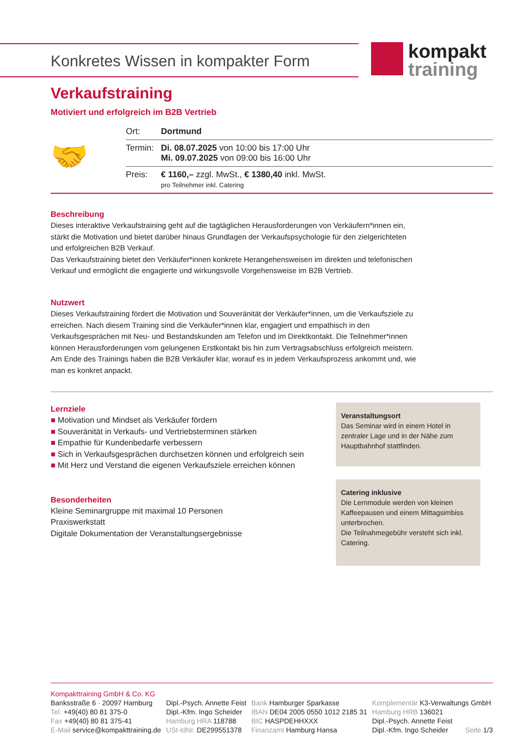Konkretes Wissen in kompakter Form
kompakt
training
Verkaufstraining
Motiviert und erfolgreich im B2B Vertrieb
🤝
| Ort: | Dortmund |
| Termin: | Di. 08.07.2025 von 10:00 bis 17:00 Uhr Mi. 09.07.2025 von 09:00 bis 16:00 Uhr |
| Preis: | € 1160,– zzgl. MwSt., € 1380,40 inkl. MwSt. pro Teilnehmer inkl. Catering |
Beschreibung
Dieses interaktive Verkaufstraining geht auf die tagtäglichen Herausforderungen von Verkäufern*innen ein, stärkt die Motivation und bietet darüber hinaus Grundlagen der Verkaufspsychologie für den zielgerichteten und erfolgreichen B2B Verkauf.
Das Verkaufstraining bietet den Verkäufer*innen konkrete Herangehensweisen im direkten und telefonischen Verkauf und ermöglicht die engagierte und wirkungsvolle Vorgehensweise im B2B Vertrieb.
Nutzwert
Dieses Verkaufstraining fördert die Motivation und Souveränität der Verkäufer*innen, um die Verkaufsziele zu erreichen. Nach diesem Training sind die Verkäufer*innen klar, engagiert und empathisch in den Verkaufsgesprächen mit Neu- und Bestandskunden am Telefon und im Direktkontakt. Die Teilnehmer*innen können Herausforderungen vom gelungenen Erstkontakt bis hin zum Vertragsabschluss erfolgreich meistern. Am Ende des Trainings haben die B2B Verkäufer klar, worauf es in jedem Verkaufsprozess ankommt und, wie man es konkret anpackt.
Lernziele
■ Motivation und Mindset als Verkäufer fördern
■ Souveränität in Verkaufs- und Vertriebsterminen stärken
■ Empathie für Kundenbedarfe verbessern
■ Sich in Verkaufsgesprächen durchsetzen können und erfolgreich sein
■ Mit Herz und Verstand die eigenen Verkaufsziele erreichen können
Besonderheiten
Kleine Seminargruppe mit maximal 10 Personen
Praxiswerkstatt
Digitale Dokumentation der Veranstaltungsergebnisse
Veranstaltungsort
Das Seminar wird in einem Hotel in zentraler Lage und in der Nähe zum Hauptbahnhof stattfinden.
Catering inklusive
Die Lernmodule werden von kleinen Kaffeepausen und einem Mittagsimbiss unterbrochen.
Die Teilnahmegebühr versteht sich inkl. Catering.
Kompakttraining GmbH & Co. KG
Banksstraße 6 · 20097 Hamburg
Tel. +49(40) 80 81 375-0
Fax +49(40) 80 81 375-41
E-Mail service@kompakttraining.de
Dipl.-Psych. Annette Feist
Dipl.-Kfm. Ingo Scheider
Hamburg HRA 118788
USt-IdNr. DE299551378
Bank Hamburger Sparkasse
IBAN DE04 2005 0550 1012 2185 31
BIC HASPDEHHXXX
Finanzamt Hamburg Hansa
Komplementär K3-Verwaltungs GmbH
Hamburg HRB 136021
Dipl.-Psych. Annette Feist
Dipl.-Kfm. Ingo Scheider Seite 1/3